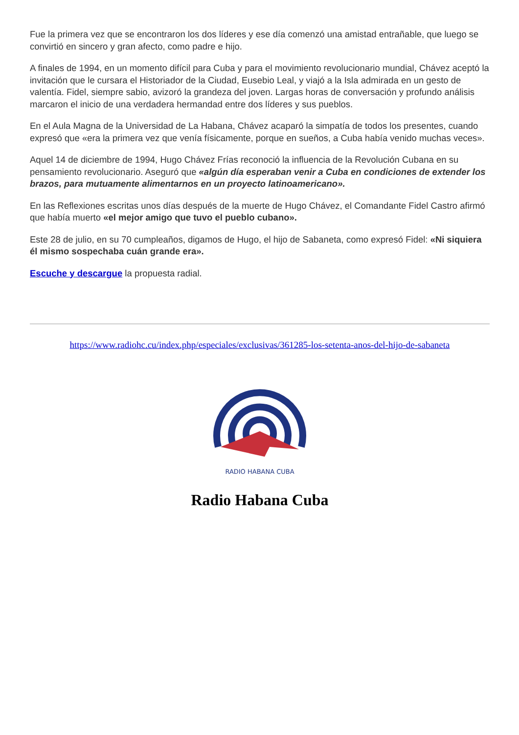Fue la primera vez que se encontraron los dos líderes y ese día comenzó una amistad entrañable, que luego se convirtió en sincero y gran afecto, como padre e hijo.
A finales de 1994, en un momento difícil para Cuba y para el movimiento revolucionario mundial, Chávez aceptó la invitación que le cursara el Historiador de la Ciudad, Eusebio Leal, y viajó a la Isla admirada en un gesto de valentía. Fidel, siempre sabio, avizoró la grandeza del joven. Largas horas de conversación y profundo análisis marcaron el inicio de una verdadera hermandad entre dos líderes y sus pueblos.
En el Aula Magna de la Universidad de La Habana, Chávez acaparó la simpatía de todos los presentes, cuando expresó que «era la primera vez que venía físicamente, porque en sueños, a Cuba había venido muchas veces».
Aquel 14 de diciembre de 1994, Hugo Chávez Frías reconoció la influencia de la Revolución Cubana en su pensamiento revolucionario. Aseguró que «algún día esperaban venir a Cuba en condiciones de extender los brazos, para mutuamente alimentarnos en un proyecto latinoamericano».
En las Reflexiones escritas unos días después de la muerte de Hugo Chávez, el Comandante Fidel Castro afirmó que había muerto «el mejor amigo que tuvo el pueblo cubano».
Este 28 de julio, en su 70 cumpleaños, digamos de Hugo, el hijo de Sabaneta, como expresó Fidel: «Ni siquiera él mismo sospechaba cuán grande era».
Escuche y descargue la propuesta radial.
https://www.radiohc.cu/index.php/especiales/exclusivas/361285-los-setenta-anos-del-hijo-de-sabaneta
RADIO HABANA CUBA
Radio Habana Cuba